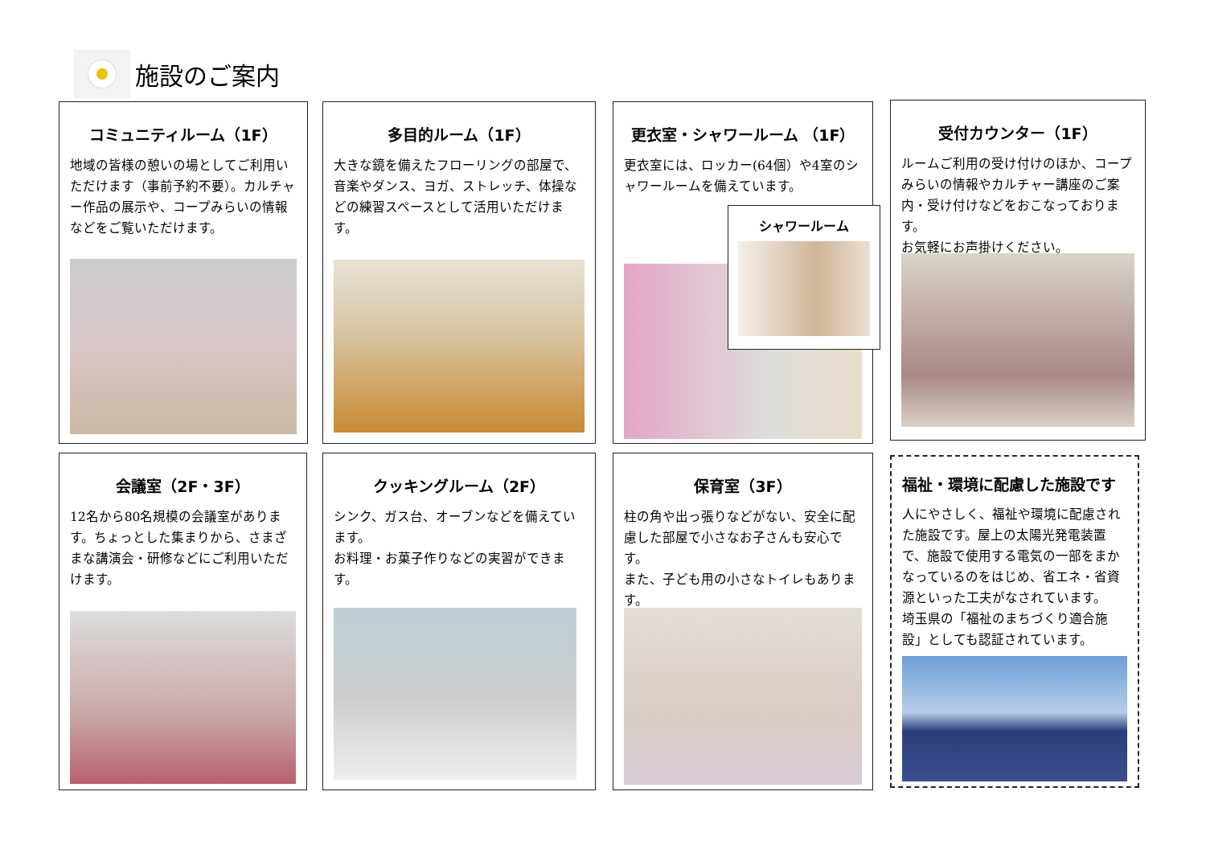施設のご案内
コミュニティルーム（1F）
地域の皆様の憩いの場としてご利用いただけます（事前予約不要）。カルチャー作品の展示や、コープみらいの情報などをご覧いただけます。
多目的ルーム（1F）
大きな鏡を備えたフローリングの部屋で、音楽やダンス、ヨガ、ストレッチ、体操などの練習スペースとして活用いただけます。
更衣室・シャワールーム （1F）
更衣室には、ロッカー(64個）や4室のシャワールームを備えています。
シャワールーム
受付カウンター（1F）
ルームご利用の受け付けのほか、コープみらいの情報やカルチャー講座のご案内・受け付けなどをおこなっております。
お気軽にお声掛けください。
会議室（2F・3F）
12名から80名規模の会議室があります。ちょっとした集まりから、さまざまな講演会・研修などにご利用いただけます。
クッキングルーム（2F）
シンク、ガス台、オーブンなどを備えています。
お料理・お菓子作りなどの実習ができます。
保育室（3F）
柱の角や出っ張りなどがない、安全に配慮した部屋で小さなお子さんも安心です。
また、子ども用の小さなトイレもあります。
福祉・環境に配慮した施設です
人にやさしく、福祉や環境に配慮された施設です。屋上の太陽光発電装置で、施設で使用する電気の一部をまかなっているのをはじめ、省エネ・省資源といった工夫がなされています。
埼玉県の「福祉のまちづくり適合施設」としても認証されています。